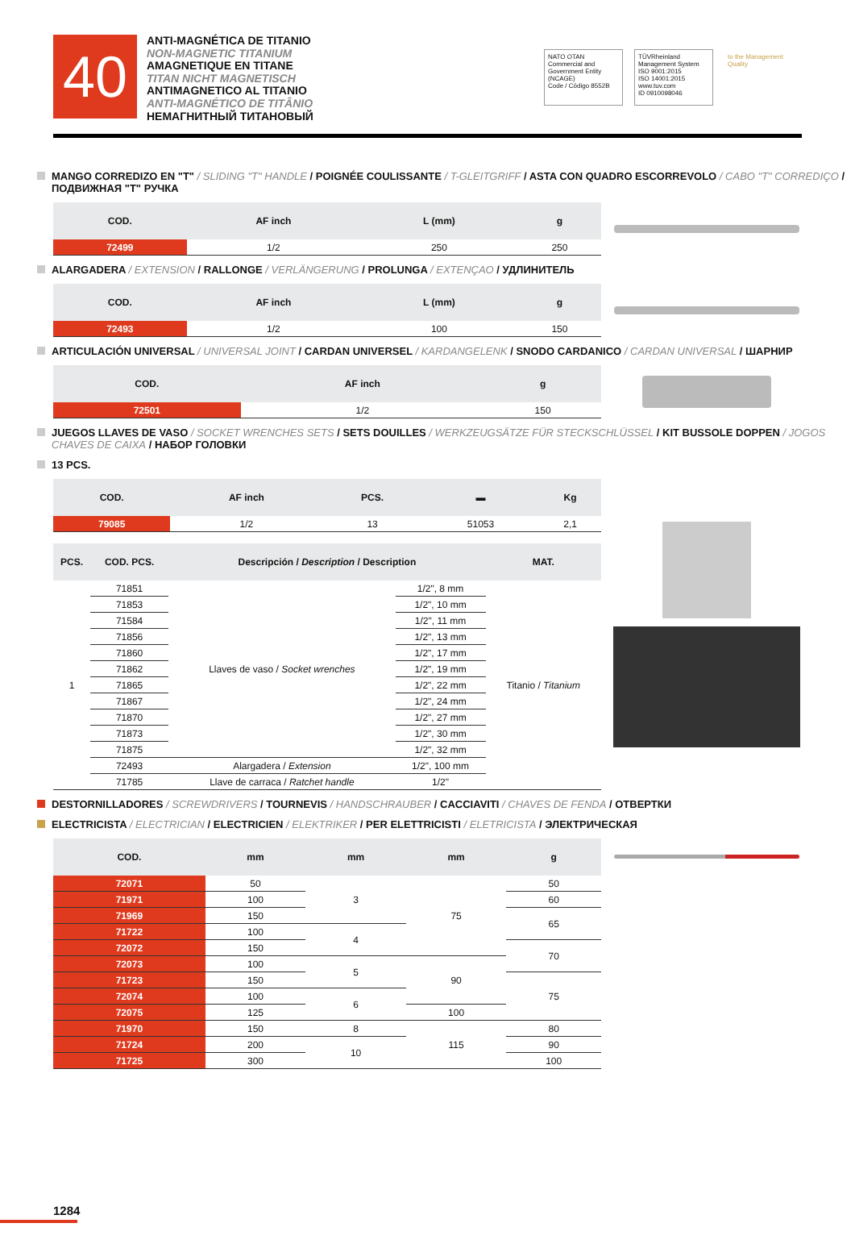40
ANTI-MAGNÉTICA DE TITANIO
NON-MAGNETIC TITANIUM
AMAGNETIQUE EN TITANE
TITAN NICHT MAGNETISCH
ANTIMAGNETICO AL TITANIO
ANTI-MAGNÉTICO DE TITÂNIO
НЕМАГНИТНЫЙ ТИТАНОВЫЙ
NATO OTAN
Commercial and Government Entity (NCAGE)
Code / Código 8552B
TÜVRheinland
Management System
ISO 9001:2015
ISO 14001:2015
www.tuv.com
ID 0910098046
to the Management Quality
MANGO CORREDIZO EN "T" / SLIDING "T" HANDLE / POIGNÉE COULISSANTE / T-GLEITGRIFF / ASTA CON QUADRO ESCORREVOLO / CABO "T" CORREDIÇO / ПОДВИЖНАЯ "Т" РУЧКА
| COD. | AF inch | L (mm) | g |
| --- | --- | --- | --- |
| 72499 | 1/2 | 250 | 250 |
ALARGADERA / EXTENSION / RALLONGE / VERLÄNGERUNG / PROLUNGA / EXTENÇAO / УДЛИНИТЕЛЬ
| COD. | AF inch | L (mm) | g |
| --- | --- | --- | --- |
| 72493 | 1/2 | 100 | 150 |
ARTICULACIÓN UNIVERSAL / UNIVERSAL JOINT / CARDAN UNIVERSEL / KARDANGELENK / SNODO CARDANICO / CARDAN UNIVERSAL / ШАРНИР
| COD. | AF inch | g |
| --- | --- | --- |
| 72501 | 1/2 | 150 |
JUEGOS LLAVES DE VASO / SOCKET WRENCHES SETS / SETS DOUILLES / WERKZEUGSÄTZE FÜR STECKSCHLÜSSEL / KIT BUSSOLE DOPPEN / JOGOS CHAVES DE CAIXA / НАБОР ГОЛОВКИ
13 PCS.
| COD. | AF inch | PCS. | ▬ | Kg |
| --- | --- | --- | --- | --- |
| 79085 | 1/2 | 13 | 51053 | 2,1 |
| PCS. | COD. PCS. | Descripción / Description / Description | | MAT. |
| --- | --- | --- | --- | --- |
| 1 | 71851 | Llaves de vaso / Socket wrenches | 1/2", 8 mm | Titanio / Titanium |
| | 71853 | | 1/2", 10 mm | |
| | 71584 | | 1/2", 11 mm | |
| | 71856 | | 1/2", 13 mm | |
| | 71860 | | 1/2", 17 mm | |
| | 71862 | | 1/2", 19 mm | |
| | 71865 | | 1/2", 22 mm | |
| | 71867 | | 1/2", 24 mm | |
| | 71870 | | 1/2", 27 mm | |
| | 71873 | | 1/2", 30 mm | |
| | 71875 | | 1/2", 32 mm | |
| | 72493 | Alargadera / Extension | 1/2", 100 mm | |
| | 71785 | Llave de carraca / Ratchet handle | 1/2" | |
DESTORNILLADORES / SCREWDRIVERS / TOURNEVIS / HANDSCHRAUBER / CACCIAVITI / CHAVES DE FENDA / ОТВЕРТКИ
ELECTRICISTA / ELECTRICIAN / ELECTRICIEN / ELEKTRIKER / PER ELETTRICISTI / ELETRICISTA / ЭЛЕКТРИЧЕСКАЯ
| COD. | mm | mm | mm | g |
| --- | --- | --- | --- | --- |
| 72071 | 50 | 3 | 75 | 50 |
| 71971 | 100 | | | 60 |
| 71969 | 150 | | | 65 |
| 71722 | 100 | 4 | | |
| 72072 | 150 | | | 70 |
| 72073 | 100 | 5 | 90 | |
| 71723 | 150 | | | 75 |
| 72074 | 100 | 6 | | |
| 72075 | 125 | | 100 | |
| 71970 | 150 | 8 | 115 | 80 |
| 71724 | 200 | 10 | | 90 |
| 71725 | 300 | | | 100 |
1284